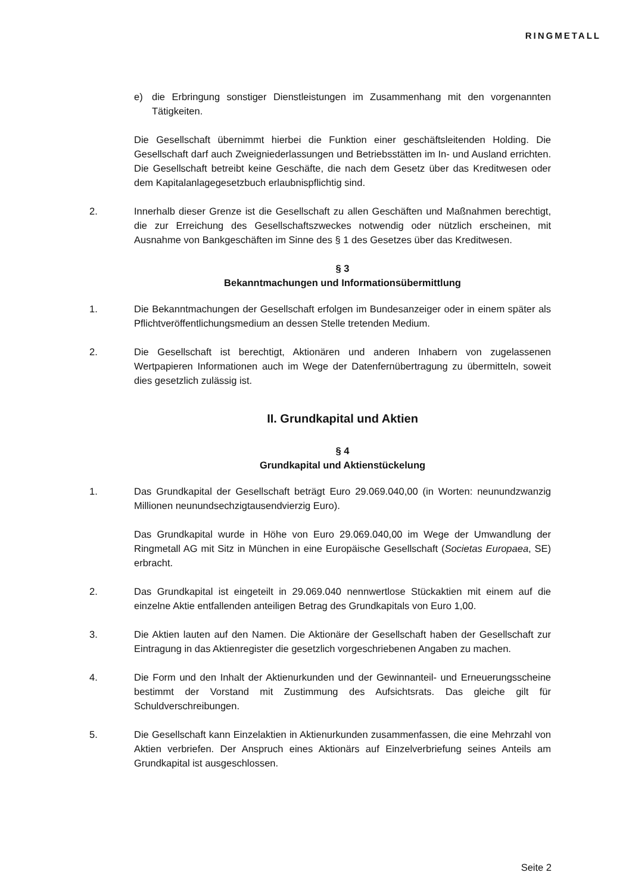RINGMETALL
e) die Erbringung sonstiger Dienstleistungen im Zusammenhang mit den vorgenannten Tätigkeiten.
Die Gesellschaft übernimmt hierbei die Funktion einer geschäftsleitenden Holding. Die Gesellschaft darf auch Zweigniederlassungen und Betriebsstätten im In- und Ausland errichten. Die Gesellschaft betreibt keine Geschäfte, die nach dem Gesetz über das Kreditwesen oder dem Kapitalanlagegesetzbuch erlaubnispflichtig sind.
2. Innerhalb dieser Grenze ist die Gesellschaft zu allen Geschäften und Maßnahmen berechtigt, die zur Erreichung des Gesellschaftszweckes notwendig oder nützlich erscheinen, mit Ausnahme von Bankgeschäften im Sinne des § 1 des Gesetzes über das Kreditwesen.
§ 3
Bekanntmachungen und Informationsübermittlung
1. Die Bekanntmachungen der Gesellschaft erfolgen im Bundesanzeiger oder in einem später als Pflichtveröffentlichungsmedium an dessen Stelle tretenden Medium.
2. Die Gesellschaft ist berechtigt, Aktionären und anderen Inhabern von zugelassenen Wertpapieren Informationen auch im Wege der Datenfernübertragung zu übermitteln, soweit dies gesetzlich zulässig ist.
II. Grundkapital und Aktien
§ 4
Grundkapital und Aktienstückelung
1. Das Grundkapital der Gesellschaft beträgt Euro 29.069.040,00 (in Worten: neunundzwanzig Millionen neunundsechzigtausendvierzig Euro).
Das Grundkapital wurde in Höhe von Euro 29.069.040,00 im Wege der Umwandlung der Ringmetall AG mit Sitz in München in eine Europäische Gesellschaft (Societas Europaea, SE) erbracht.
2. Das Grundkapital ist eingeteilt in 29.069.040 nennwertlose Stückaktien mit einem auf die einzelne Aktie entfallenden anteiligen Betrag des Grundkapitals von Euro 1,00.
3. Die Aktien lauten auf den Namen. Die Aktionäre der Gesellschaft haben der Gesellschaft zur Eintragung in das Aktienregister die gesetzlich vorgeschriebenen Angaben zu machen.
4. Die Form und den Inhalt der Aktienurkunden und der Gewinnanteil- und Erneuerungsscheine bestimmt der Vorstand mit Zustimmung des Aufsichtsrats. Das gleiche gilt für Schuldverschreibungen.
5. Die Gesellschaft kann Einzelaktien in Aktienurkunden zusammenfassen, die eine Mehrzahl von Aktien verbriefen. Der Anspruch eines Aktionärs auf Einzelverbriefung seines Anteils am Grundkapital ist ausgeschlossen.
Seite 2